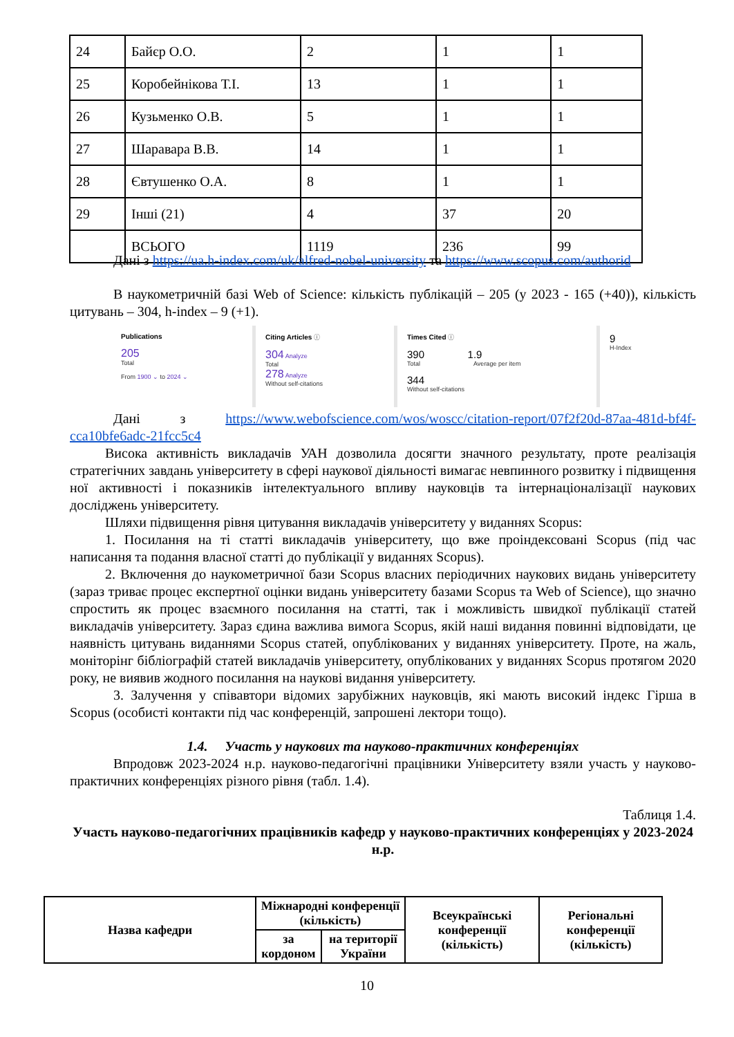| 24 | Байєр О.О. | 2 | 1 | 1 |
| 25 | Коробейнікова Т.І. | 13 | 1 | 1 |
| 26 | Кузьменко О.В. | 5 | 1 | 1 |
| 27 | Шаравара В.В. | 14 | 1 | 1 |
| 28 | Євтушенко О.А. | 8 | 1 | 1 |
| 29 | Інші (21) | 4 | 37 | 20 |
| | ВСЬОГО | 1119 | 236 | 99 |
Дані з https://ua.h-index.com/uk/alfred-nobel-university та https://www.scopus.com/authorid
В наукометричній базі Web of Science: кількість публікацій – 205 (у 2023 - 165 (+40)), кількість цитувань – 304, h-index – 9 (+1).
Publications
205
Total
From 1900 ⌄ to 2024 ⌄
Citing Articles ⓘ
304 Analyze
Total
278 Analyze
Without self-citations
Times Cited ⓘ
390 1.9
Total Average per item
344
Without self-citations
9
H-Index
Дані з https://www.webofscience.com/wos/woscc/citation-report/07f2f20d-87aa-481d-bf4f-cca10bfe6adc-21fcc5c4
Висока активність викладачів УАН дозволила досягти значного результату, проте реалізація стратегічних завдань університету в сфері наукової діяльності вимагає невпинного розвитку і підвищення ної активності і показників інтелектуального впливу науковців та інтернаціоналізації наукових досліджень університету.
Шляхи підвищення рівня цитування викладачів університету у виданнях Scopus:
1. Посилання на ті статті викладачів університету, що вже проіндексовані Scopus (під час написання та подання власної статті до публікації у виданнях Scopus).
2. Включення до наукометричної бази Scopus власних періодичних наукових видань університету (зараз триває процес експертної оцінки видань університету базами Scopus та Web of Science), що значно спростить як процес взаємного посилання на статті, так і можливість швидкої публікації статей викладачів університету. Зараз єдина важлива вимога Scopus, якій наші видання повинні відповідати, це наявність цитувань виданнями Scopus статей, опублікованих у виданнях університету. Проте, на жаль, моніторінг бібліографій статей викладачів університету, опублікованих у виданнях Scopus протягом 2020 року, не виявив жодного посилання на наукові видання університету.
3. Залучення у співавтори відомих зарубіжних науковців, які мають високий індекс Гірша в Scopus (особисті контакти під час конференцій, запрошені лектори тощо).
1.4. Участь у наукових та науково-практичних конференціях
Впродовж 2023-2024 н.р. науково-педагогічні працівники Університету взяли участь у науково-практичних конференціях різного рівня (табл. 1.4).
Таблиця 1.4.
Участь науково-педагогічних працівників кафедр у науково-практичних конференціях у 2023-2024 н.р.
| Назва кафедри | Міжнародні конференції (кількість) | | Всеукраїнські конференції (кількість) | Регіональні конференції (кількість) |
| | за кордоном | на території України | | |
10